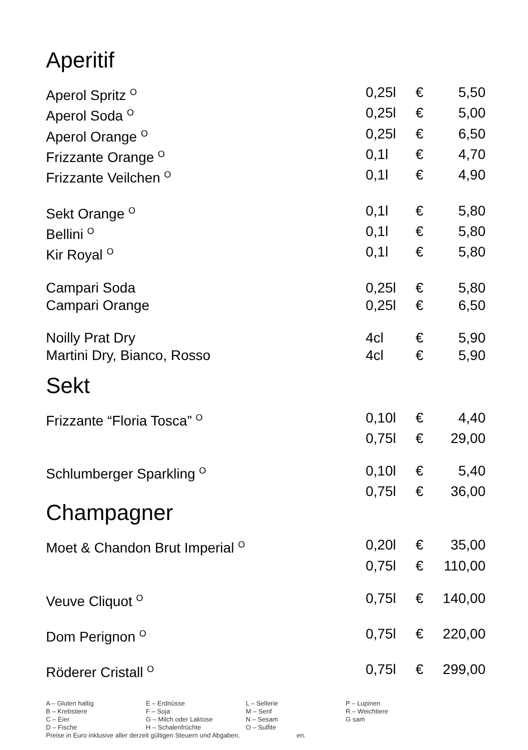Aperitif
| Aperol Spritz <sup>O</sup> | 0,25l | € | 5,50 |
| Aperol Soda <sup>O</sup> | 0,25l | € | 5,00 |
| Aperol Orange <sup>O</sup> | 0,25l | € | 6,50 |
| Frizzante Orange <sup>O</sup> | 0,1l | € | 4,70 |
| Frizzante Veilchen <sup>O</sup> | 0,1l | € | 4,90 |
| Sekt Orange <sup>O</sup> | 0,1l | € | 5,80 |
| Bellini <sup>O</sup> | 0,1l | € | 5,80 |
| Kir Royal <sup>O</sup> | 0,1l | € | 5,80 |
| Campari Soda | 0,25l | € | 5,80 |
| Campari Orange | 0,25l | € | 6,50 |
| Noilly Prat Dry | 4cl | € | 5,90 |
| Martini Dry, Bianco, Rosso | 4cl | € | 5,90 |
Sekt
| Frizzante “Floria Tosca” <sup>O</sup> | 0,10l | € | 4,40 |
| | 0,75l | € | 29,00 |
| Schlumberger Sparkling <sup>O</sup> | 0,10l | € | 5,40 |
| | 0,75l | € | 36,00 |
Champagner
| Moet & Chandon Brut Imperial <sup>O</sup> | 0,20l | € | 35,00 |
| | 0,75l | € | 110,00 |
| Veuve Cliquot <sup>O</sup> | 0,75l | € | 140,00 |
| Dom Perignon <sup>O</sup> | 0,75l | € | 220,00 |
| Röderer Cristall <sup>O</sup> | 0,75l | € | 299,00 |
| A – Gluten haltig | E – Erdnüsse | L – Sellerie | P – Lupinen |
| B – Krebstiere | F – Soja | M – Senf | R – Weichtiere |
| C – Eier | G – Milch oder Laktose | N – Sesam | G sam |
| D – Fische | H – Schalenfrüchte | O – Sulfite | |
Preise in Euro inklusive aller derzeit gültigen Steuern und Abgaben. en.